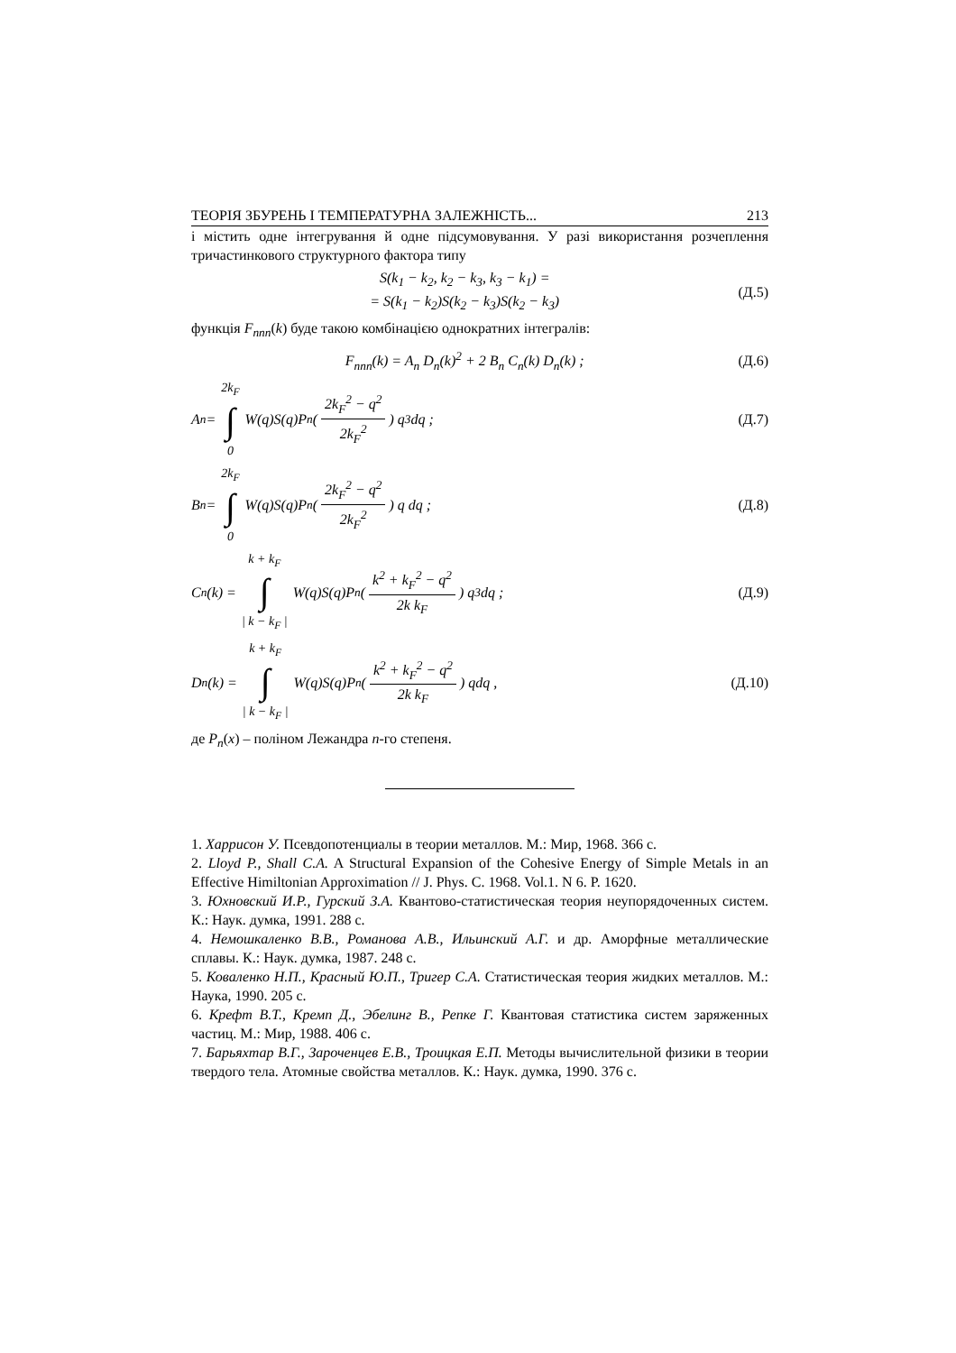ТЕОРІЯ ЗБУРЕНЬ І ТЕМПЕРАТУРНА ЗАЛЕЖНІСТЬ... 213
і містить одне інтегрування й одне підсумовування. У разі використання розчеплення тричастинкового структурного фактора типу
S(k<sub>1</sub> − k<sub>2</sub>, k<sub>2</sub> − k<sub>3</sub>, k<sub>3</sub> − k<sub>1</sub>) =
= S(k<sub>1</sub> − k<sub>2</sub>)S(k<sub>2</sub> − k<sub>3</sub>)S(k<sub>2</sub> − k<sub>3</sub>) (Д.5)
функція F<sub>nnn</sub>(k) буде такою комбінацією однократних інтегралів:
F<sub>nnn</sub>(k) = A<sub>n</sub> D<sub>n</sub>(k)<sup>2</sup> + 2 B<sub>n</sub> C<sub>n</sub>(k) D<sub>n</sub>(k) ; (Д.6)
A<sub>n</sub> = 2k<sub>F</sub>
∫
0 W(q)S(q)P<sub>n</sub>( 2k<sub>F</sub><sup>2</sup> − q<sup>2</sup> 2k<sub>F</sub><sup>2</sup> ) q<sup>3</sup>dq ; (Д.7)
B<sub>n</sub> = 2k<sub>F</sub>
∫
0 W(q)S(q)P<sub>n</sub>( 2k<sub>F</sub><sup>2</sup> − q<sup>2</sup> 2k<sub>F</sub><sup>2</sup> ) q dq ; (Д.8)
C<sub>n</sub>(k) = k + k<sub>F</sub>
∫
| k − k<sub>F</sub> | W(q)S(q)P<sub>n</sub>( k<sup>2</sup> + k<sub>F</sub><sup>2</sup> − q<sup>2</sup> 2k k<sub>F</sub> ) q<sup>3</sup>dq ; (Д.9)
D<sub>n</sub>(k) = k + k<sub>F</sub>
∫
| k − k<sub>F</sub> | W(q)S(q)P<sub>n</sub>( k<sup>2</sup> + k<sub>F</sub><sup>2</sup> − q<sup>2</sup> 2k k<sub>F</sub> ) qdq , (Д.10)
де P<sub>n</sub>(x) – поліном Лежандра n-го степеня.
1. Харрисон У. Псевдопотенциалы в теории металлов. М.: Мир, 1968. 366 с.
2. Lloyd P., Shall C.A. A Structural Expansion of the Cohesive Energy of Simple Metals in an Effective Himiltonian Approximation // J. Phys. C. 1968. Vol.1. N 6. P. 1620.
3. Юхновский И.Р., Гурский З.А. Квантово-статистическая теория неупорядоченных систем. К.: Наук. думка, 1991. 288 с.
4. Немошкаленко В.В., Романова А.В., Ильинский А.Г. и др. Аморфные металлические сплавы. К.: Наук. думка, 1987. 248 с.
5. Коваленко Н.П., Красный Ю.П., Тригер С.А. Статистическая теория жидких металлов. М.: Наука, 1990. 205 с.
6. Крефт В.Т., Кремп Д., Эбелинг В., Репке Г. Квантовая статистика систем заряженных частиц. М.: Мир, 1988. 406 с.
7. Барьяхтар В.Г., Зароченцев Е.В., Троицкая Е.П. Методы вычислительной физики в теории твердого тела. Атомные свойства металлов. К.: Наук. думка, 1990. 376 с.